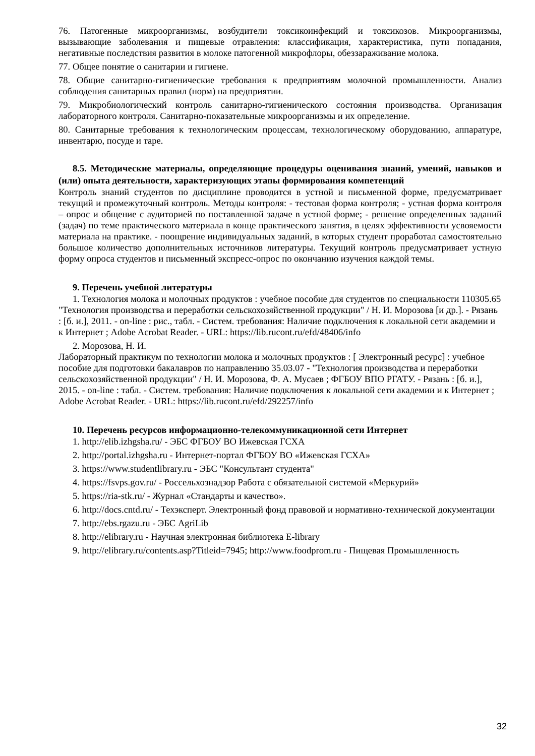76. Патогенные микроорганизмы, возбудители токсикоинфекций и токсикозов. Микроорганизмы, вызывающие заболевания и пищевые отравления: классификация, характеристика, пути попадания, негативные последствия развития в молоке патогенной микрофлоры, обеззараживание молока.
77. Общее понятие о санитарии и гигиене.
78. Общие санитарно-гигиенические требования к предприятиям молочной промышленности. Анализ соблюдения санитарных правил (норм) на предприятии.
79. Микробиологический контроль санитарно-гигиенического состояния производства. Организация лабораторного контроля. Санитарно-показательные микроорганизмы и их определение.
80. Санитарные требования к технологическим процессам, технологическому оборудованию, аппаратуре, инвентарю, посуде и таре.
8.5. Методические материалы, определяющие процедуры оценивания знаний, умений, навыков и (или) опыта деятельности, характеризующих этапы формирования компетенций
Контроль знаний студентов по дисциплине проводится в устной и письменной форме, предусматривает текущий и промежуточный контроль. Методы контроля: - тестовая форма контроля; - устная форма контроля – опрос и общение с аудиторией по поставленной задаче в устной форме; - решение определенных заданий (задач) по теме практического материала в конце практического занятия, в целях эффективности усвояемости материала на практике. - поощрение индивидуальных заданий, в которых студент проработал самостоятельно большое количество дополнительных источников литературы. Текущий контроль предусматривает устную форму опроса студентов и письменный экспресс-опрос по окончанию изучения каждой темы.
9. Перечень учебной литературы
1. Технология молока и молочных продуктов : учебное пособие для студентов по специальности 110305.65 "Технология производства и переработки сельскохозяйственной продукции" / Н. И. Морозова [и др.]. - Рязань : [б. и.], 2011. - on-line : рис., табл. - Систем. требования: Наличие подключения к локальной сети академии и к Интернет ; Adobe Acrobat Reader. - URL: https://lib.rucont.ru/efd/48406/info
2. Морозова, Н. И.
Лабораторный практикум по технологии молока и молочных продуктов : [ Электронный ресурс] : учебное пособие для подготовки бакалавров по направлению 35.03.07 - "Технология производства и переработки сельскохозяйственной продукции" / Н. И. Морозова, Ф. А. Мусаев ; ФГБОУ ВПО РГАТУ. - Рязань : [б. и.], 2015. - on-line : табл. - Систем. требования: Наличие подключения к локальной сети академии и к Интернет ; Adobe Acrobat Reader. - URL: https://lib.rucont.ru/efd/292257/info
10. Перечень ресурсов информационно-телекоммуникационной сети Интернет
1. http://elib.izhgsha.ru/ - ЭБС ФГБОУ ВО Ижевская ГСХА
2. http://portal.izhgsha.ru - Интернет-портал ФГБОУ ВО «Ижевская ГСХА»
3. https://www.studentlibrary.ru - ЭБС "Консультант студента"
4. https://fsvps.gov.ru/ - Россельхознадзор Работа с обязательной системой «Меркурий»
5. https://ria-stk.ru/ - Журнал «Стандарты и качество».
6. http://docs.cntd.ru/ - Техэксперт. Электронный фонд правовой и нормативно-технической документации
7. http://ebs.rgazu.ru - ЭБС AgriLib
8. http://elibrary.ru - Научная электронная библиотека E-library
9. http://elibrary.ru/contents.asp?Titleid=7945; http://www.foodprom.ru - Пищевая Промышленность
32